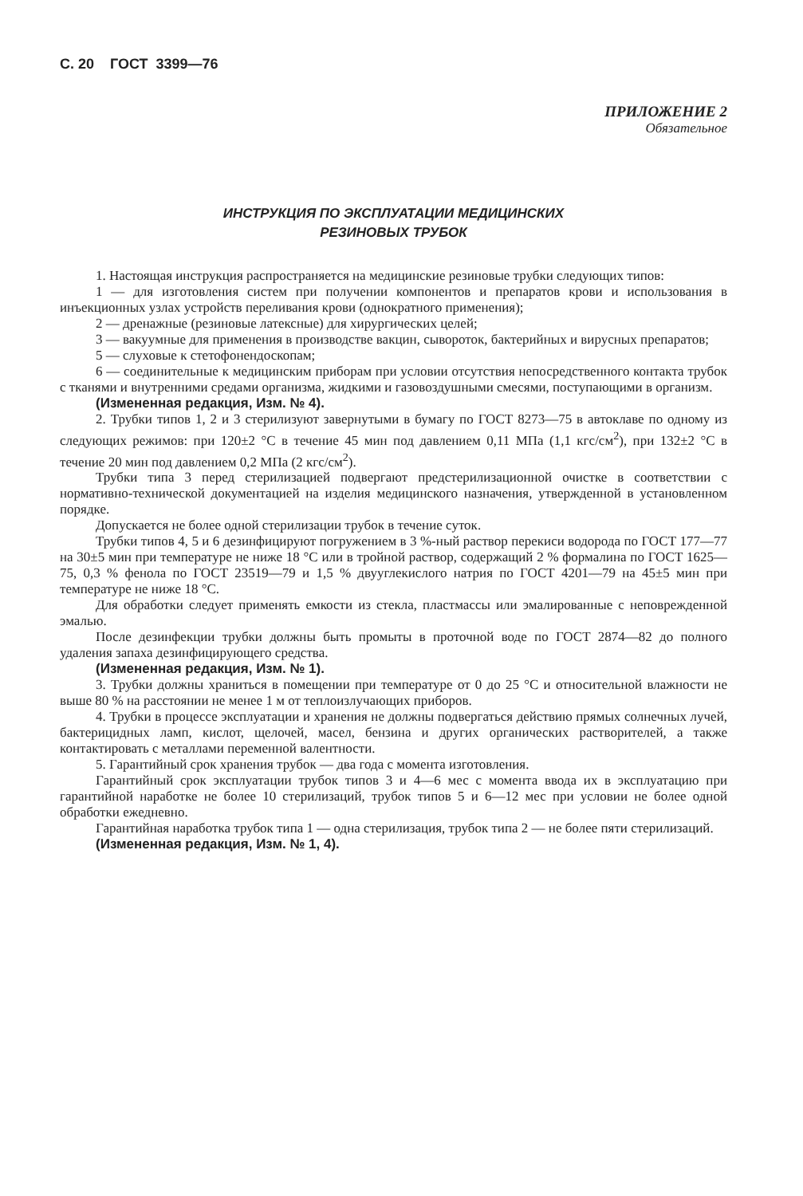С. 20 ГОСТ 3399—76
ПРИЛОЖЕНИЕ 2
Обязательное
ИНСТРУКЦИЯ ПО ЭКСПЛУАТАЦИИ МЕДИЦИНСКИХ
РЕЗИНОВЫХ ТРУБОК
1. Настоящая инструкция распространяется на медицинские резиновые трубки следующих типов:
1 — для изготовления систем при получении компонентов и препаратов крови и использования в инъекционных узлах устройств переливания крови (однократного применения);
2 — дренажные (резиновые латексные) для хирургических целей;
3 — вакуумные для применения в производстве вакцин, сывороток, бактерийных и вирусных препаратов;
5 — слуховые к стетофонендоскопам;
6 — соединительные к медицинским приборам при условии отсутствия непосредственного контакта трубок с тканями и внутренними средами организма, жидкими и газовоздушными смесями, поступающими в организм.
(Измененная редакция, Изм. № 4).
2. Трубки типов 1, 2 и 3 стерилизуют завернутыми в бумагу по ГОСТ 8273—75 в автоклаве по одному из следующих режимов: при 120±2 °С в течение 45 мин под давлением 0,11 МПа (1,1 кгс/см<sup>2</sup>), при 132±2 °С в течение 20 мин под давлением 0,2 МПа (2 кгс/см<sup>2</sup>).
Трубки типа 3 перед стерилизацией подвергают предстерилизационной очистке в соответствии с нормативно-технической документацией на изделия медицинского назначения, утвержденной в установленном порядке.
Допускается не более одной стерилизации трубок в течение суток.
Трубки типов 4, 5 и 6 дезинфицируют погружением в 3 %-ный раствор перекиси водорода по ГОСТ 177—77 на 30±5 мин при температуре не ниже 18 °С или в тройной раствор, содержащий 2 % формалина по ГОСТ 1625—75, 0,3 % фенола по ГОСТ 23519—79 и 1,5 % двууглекислого натрия по ГОСТ 4201—79 на 45±5 мин при температуре не ниже 18 °С.
Для обработки следует применять емкости из стекла, пластмассы или эмалированные с неповрежденной эмалью.
После дезинфекции трубки должны быть промыты в проточной воде по ГОСТ 2874—82 до полного удаления запаха дезинфицирующего средства.
(Измененная редакция, Изм. № 1).
3. Трубки должны храниться в помещении при температуре от 0 до 25 °С и относительной влажности не выше 80 % на расстоянии не менее 1 м от теплоизлучающих приборов.
4. Трубки в процессе эксплуатации и хранения не должны подвергаться действию прямых солнечных лучей, бактерицидных ламп, кислот, щелочей, масел, бензина и других органических растворителей, а также контактировать с металлами переменной валентности.
5. Гарантийный срок хранения трубок — два года с момента изготовления.
Гарантийный срок эксплуатации трубок типов 3 и 4—6 мес с момента ввода их в эксплуатацию при гарантийной наработке не более 10 стерилизаций, трубок типов 5 и 6—12 мес при условии не более одной обработки ежедневно.
Гарантийная наработка трубок типа 1 — одна стерилизация, трубок типа 2 — не более пяти стерилизаций.
(Измененная редакция, Изм. № 1, 4).